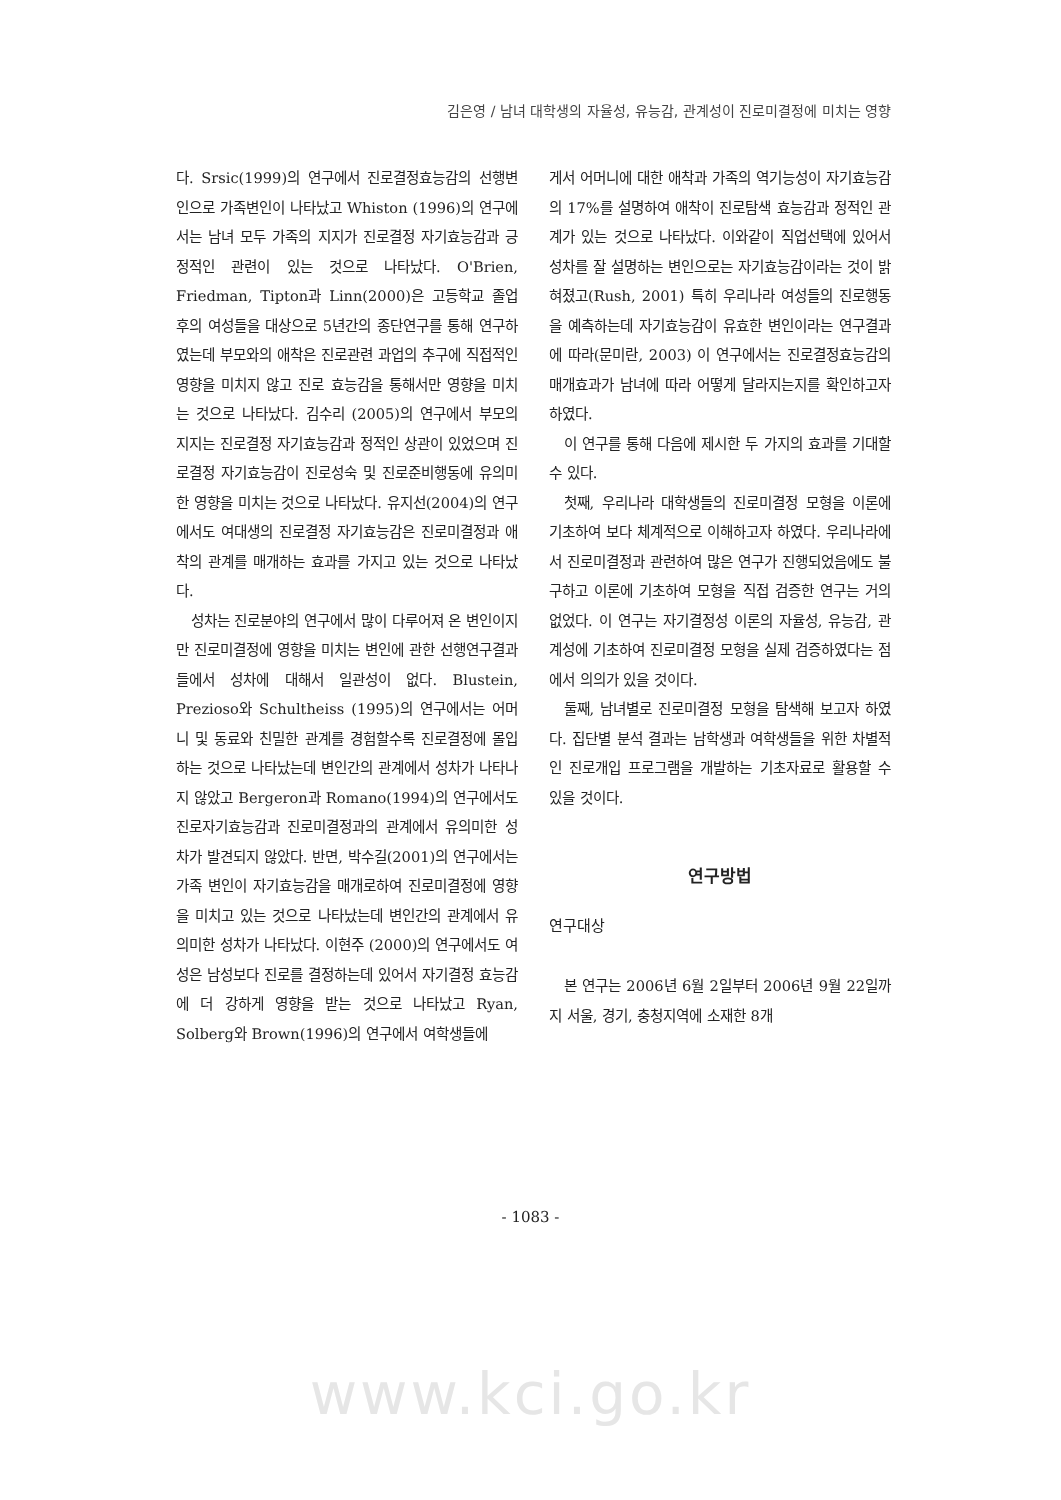김은영 / 남녀 대학생의 자율성, 유능감, 관계성이 진로미결정에 미치는 영향
다. Srsic(1999)의 연구에서 진로결정효능감의 선행변인으로 가족변인이 나타났고 Whiston (1996)의 연구에서는 남녀 모두 가족의 지지가 진로결정 자기효능감과 긍정적인 관련이 있는 것으로 나타났다. O'Brien, Friedman, Tipton과 Linn(2000)은 고등학교 졸업 후의 여성들을 대상으로 5년간의 종단연구를 통해 연구하였는데 부모와의 애착은 진로관련 과업의 추구에 직접적인 영향을 미치지 않고 진로 효능감을 통해서만 영향을 미치는 것으로 나타났다. 김수리 (2005)의 연구에서 부모의 지지는 진로결정 자기효능감과 정적인 상관이 있었으며 진로결정 자기효능감이 진로성숙 및 진로준비행동에 유의미한 영향을 미치는 것으로 나타났다. 유지선(2004)의 연구에서도 여대생의 진로결정 자기효능감은 진로미결정과 애착의 관계를 매개하는 효과를 가지고 있는 것으로 나타났다.
성차는 진로분야의 연구에서 많이 다루어져 온 변인이지만 진로미결정에 영향을 미치는 변인에 관한 선행연구결과들에서 성차에 대해서 일관성이 없다. Blustein, Prezioso와 Schultheiss (1995)의 연구에서는 어머니 및 동료와 친밀한 관계를 경험할수록 진로결정에 몰입하는 것으로 나타났는데 변인간의 관계에서 성차가 나타나지 않았고 Bergeron과 Romano(1994)의 연구에서도 진로자기효능감과 진로미결정과의 관계에서 유의미한 성차가 발견되지 않았다. 반면, 박수길(2001)의 연구에서는 가족 변인이 자기효능감을 매개로하여 진로미결정에 영향을 미치고 있는 것으로 나타났는데 변인간의 관계에서 유의미한 성차가 나타났다. 이현주 (2000)의 연구에서도 여성은 남성보다 진로를 결정하는데 있어서 자기결정 효능감에 더 강하게 영향을 받는 것으로 나타났고 Ryan, Solberg와 Brown(1996)의 연구에서 여학생들에
게서 어머니에 대한 애착과 가족의 역기능성이 자기효능감의 17%를 설명하여 애착이 진로탐색 효능감과 정적인 관계가 있는 것으로 나타났다. 이와같이 직업선택에 있어서 성차를 잘 설명하는 변인으로는 자기효능감이라는 것이 밝혀졌고(Rush, 2001) 특히 우리나라 여성들의 진로행동을 예측하는데 자기효능감이 유효한 변인이라는 연구결과에 따라(문미란, 2003) 이 연구에서는 진로결정효능감의 매개효과가 남녀에 따라 어떻게 달라지는지를 확인하고자 하였다.
이 연구를 통해 다음에 제시한 두 가지의 효과를 기대할 수 있다.
첫째, 우리나라 대학생들의 진로미결정 모형을 이론에 기초하여 보다 체계적으로 이해하고자 하였다. 우리나라에서 진로미결정과 관련하여 많은 연구가 진행되었음에도 불구하고 이론에 기초하여 모형을 직접 검증한 연구는 거의 없었다. 이 연구는 자기결정성 이론의 자율성, 유능감, 관계성에 기초하여 진로미결정 모형을 실제 검증하였다는 점에서 의의가 있을 것이다.
둘째, 남녀별로 진로미결정 모형을 탐색해 보고자 하였다. 집단별 분석 결과는 남학생과 여학생들을 위한 차별적인 진로개입 프로그램을 개발하는 기초자료로 활용할 수 있을 것이다.
연구방법
연구대상
본 연구는 2006년 6월 2일부터 2006년 9월 22일까지 서울, 경기, 충청지역에 소재한 8개
- 1083 -
www.kci.go.kr